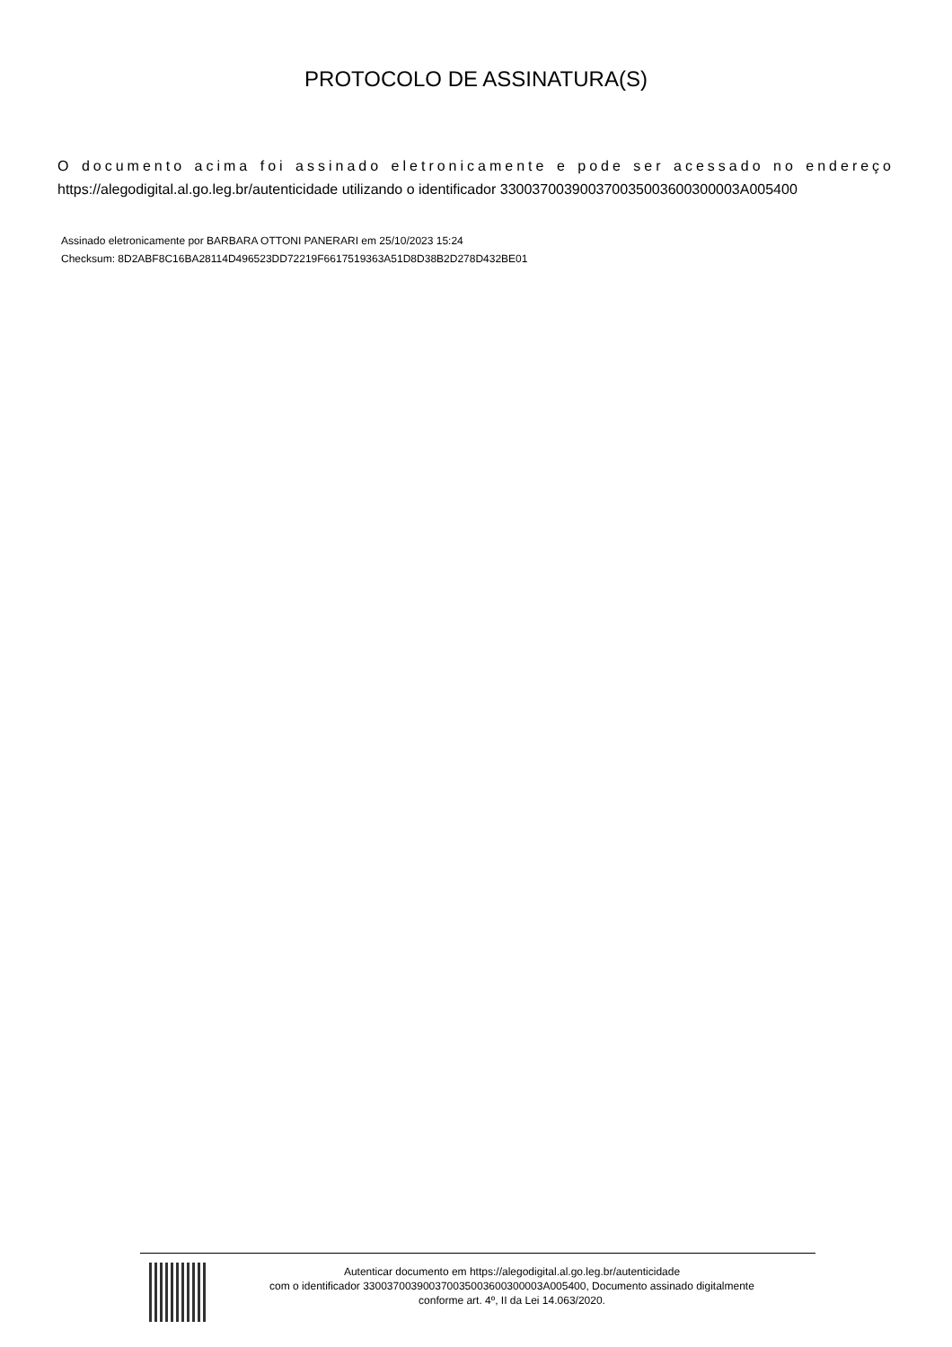PROTOCOLO DE ASSINATURA(S)
O documento acima foi assinado eletronicamente e pode ser acessado no endereço https://alegodigital.al.go.leg.br/autenticidade utilizando o identificador 330037003900370035003600300003A005400
Assinado eletronicamente por BARBARA OTTONI PANERARI em 25/10/2023 15:24
Checksum: 8D2ABF8C16BA28114D496523DD72219F6617519363A51D8D38B2D278D432BE01
Autenticar documento em https://alegodigital.al.go.leg.br/autenticidade
com o identificador 330037003900370035003600300003A005400, Documento assinado digitalmente
conforme art. 4º, II da Lei 14.063/2020.